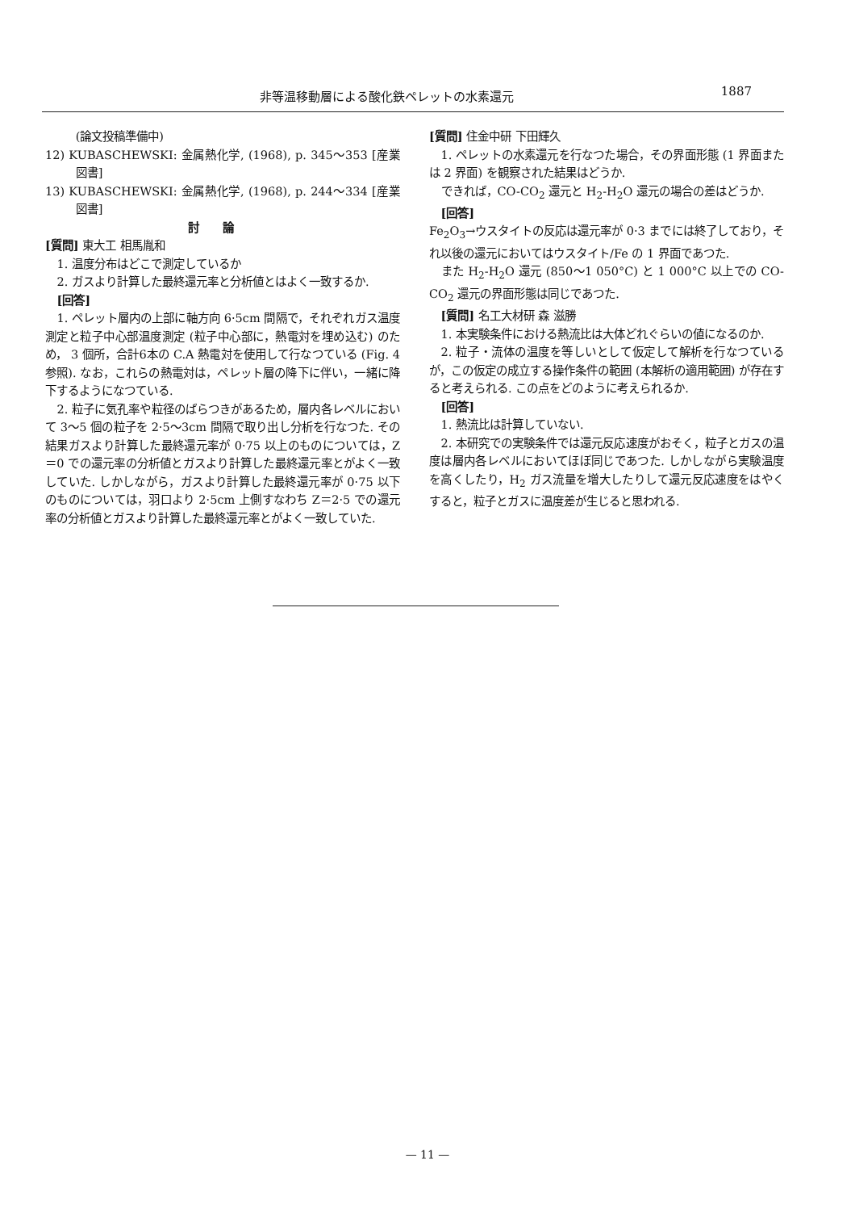非等温移動層による酸化鉄ペレットの水素還元 1887
(論文投稿準備中)
12) KUBASCHEWSKI: 金属熱化学, (1968), p. 345～353 [産業図書]
13) KUBASCHEWSKI: 金属熱化学, (1968), p. 244～334 [産業図書]
討論
[質問] 東大工 相馬胤和
1. 温度分布はどこで測定しているか
2. ガスより計算した最終還元率と分析値とはよく一致するか.
[回答]
1. ペレット層内の上部に軸方向 6·5cm 間隔で，それぞれガス温度測定と粒子中心部温度測定 (粒子中心部に，熱電対を埋め込む) のため， 3 個所，合計6本の C.A 熱電対を使用して行なつている (Fig. 4 参照). なお，これらの熱電対は，ペレット層の降下に伴い，一緒に降下するようになつている.
2. 粒子に気孔率や粒径のばらつきがあるため，層内各レベルにおいて 3～5 個の粒子を 2·5～3cm 間隔で取り出し分析を行なつた. その結果ガスより計算した最終還元率が 0·75 以上のものについては，Z＝0 での還元率の分析値とガスより計算した最終還元率とがよく一致していた. しかしながら，ガスより計算した最終還元率が 0·75 以下のものについては，羽口より 2·5cm 上側すなわち Z＝2·5 での還元率の分析値とガスより計算した最終還元率とがよく一致していた.
[質問] 住金中研 下田輝久
1. ペレットの水素還元を行なつた場合，その界面形態 (1 界面または 2 界面) を観察された結果はどうか.
できれば，CO-CO<sub>2</sub> 還元と H<sub>2</sub>-H<sub>2</sub>O 還元の場合の差はどうか.
[回答]
Fe<sub>2</sub>O<sub>3</sub>→ウスタイトの反応は還元率が 0·3 までには終了しており，それ以後の還元においてはウスタイト/Fe の 1 界面であつた.
また H<sub>2</sub>-H<sub>2</sub>O 還元 (850～1 050°C) と 1 000°C 以上での CO-CO<sub>2</sub> 還元の界面形態は同じであつた.
[質問] 名工大材研 森 滋勝
1. 本実験条件における熱流比は大体どれぐらいの値になるのか.
2. 粒子・流体の温度を等しいとして仮定して解析を行なつているが，この仮定の成立する操作条件の範囲 (本解析の適用範囲) が存在すると考えられる. この点をどのように考えられるか.
[回答]
1. 熱流比は計算していない.
2. 本研究での実験条件では還元反応速度がおそく，粒子とガスの温度は層内各レベルにおいてほぼ同じであつた. しかしながら実験温度を高くしたり，H<sub>2</sub> ガス流量を増大したりして還元反応速度をはやくすると，粒子とガスに温度差が生じると思われる.
— 11 —